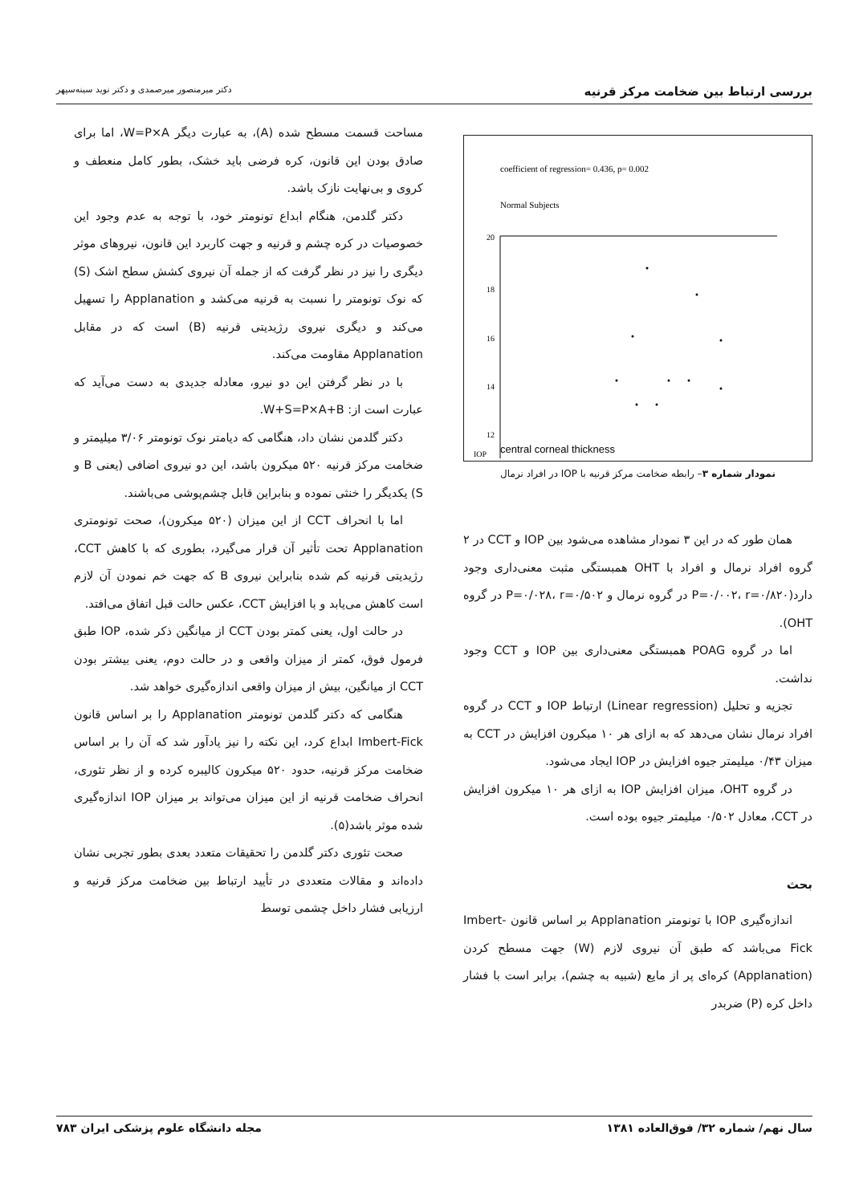بررسی ارتباط بین ضخامت مرکز قرنیه دکتر میرمنصور میرصمدی و دکتر نوید سینه‌سپهر
coefficient of regression= 0.436, p= 0.002
Normal Subjects
20
18
16
14
12
IOP
central corneal thickness
نمودار شماره ۳– رابطه ضخامت مرکز قرنیه با IOP در افراد نرمال
همان طور که در این ۳ نمودار مشاهده می‌شود بین IOP و CCT در ۲ گروه افراد نرمال و افراد با OHT همبستگی مثبت معنی‌داری وجود دارد(P=۰/۰۰۲، r=۰/۸۲۰ در گروه نرمال و P=۰/۰۲۸، r=۰/۵۰۲ در گروه OHT).
اما در گروه POAG همبستگی معنی‌داری بین IOP و CCT وجود نداشت.
تجزیه و تحلیل (Linear regression) ارتباط IOP و CCT در گروه افراد نرمال نشان می‌دهد که به ازای هر ۱۰ میکرون افزایش در CCT به میزان ۰/۴۳ میلیمتر جیوه افزایش در IOP ایجاد می‌شود.
در گروه OHT، میزان افزایش IOP به ازای هر ۱۰ میکرون افزایش در CCT، معادل ۰/۵۰۲ میلیمتر جیوه بوده است.
بحث
اندازه‌گیری IOP با تونومتر Applanation بر اساس قانون Imbert-Fick می‌باشد که طبق آن نیروی لازم (W) جهت مسطح کردن (Applanation) کره‌ای پر از مایع (شبیه به چشم)، برابر است با فشار داخل کره (P) ضربدر
مساحت قسمت مسطح شده (A)، به عبارت دیگر W=P×A، اما برای صادق بودن این قانون، کره فرضی باید خشک، بطور کامل منعطف و کروی و بی‌نهایت نازک باشد.
دکتر گلدمن، هنگام ابداع تونومتر خود، با توجه به عدم وجود این خصوصیات در کره چشم و قرنیه و جهت کاربرد این قانون، نیروهای موثر دیگری را نیز در نظر گرفت که از جمله آن نیروی کشش سطح اشک (S) که نوک تونومتر را نسبت به قرنیه می‌کشد و Applanation را تسهیل می‌کند و دیگری نیروی رژیدیتی قرنیه (B) است که در مقابل Applanation مقاومت می‌کند.
با در نظر گرفتن این دو نیرو، معادله جدیدی به دست می‌آید که عبارت است از: W+S=P×A+B.
دکتر گلدمن نشان داد، هنگامی که دیامتر نوک تونومتر ۳/۰۶ میلیمتر و ضخامت مرکز قرنیه ۵۲۰ میکرون باشد، این دو نیروی اضافی (یعنی B و S) یکدیگر را خنثی نموده و بنابراین قابل چشم‌پوشی می‌باشند.
اما با انحراف CCT از این میزان (۵۲۰ میکرون)، صحت تونومتری Applanation تحت تأثیر آن قرار می‌گیرد، بطوری که با کاهش CCT، رژیدیتی قرنیه کم شده بنابراین نیروی B که جهت خم نمودن آن لازم است کاهش می‌یابد و با افزایش CCT، عکس حالت قبل اتفاق می‌افتد.
در حالت اول، یعنی کمتر بودن CCT از میانگین ذکر شده، IOP طبق فرمول فوق، کمتر از میزان واقعی و در حالت دوم، یعنی بیشتر بودن CCT از میانگین، بیش از میزان واقعی اندازه‌گیری خواهد شد.
هنگامی که دکتر گلدمن تونومتر Applanation را بر اساس قانون Imbert-Fick ابداع کرد، این نکته را نیز یادآور شد که آن را بر اساس ضخامت مرکز قرنیه، حدود ۵۲۰ میکرون کالیبره کرده و از نظر تئوری، انحراف ضخامت قرنیه از این میزان می‌تواند بر میزان IOP اندازه‌گیری شده موثر باشد(۵).
صحت تئوری دکتر گلدمن را تحقیقات متعدد بعدی بطور تجربی نشان داده‌اند و مقالات متعددی در تأیید ارتباط بین ضخامت مرکز قرنیه و ارزیابی فشار داخل چشمی توسط
سال نهم/ شماره ۳۲/ فوق‌العاده ۱۳۸۱ مجله دانشگاه علوم پزشکی ایران ۷۸۳